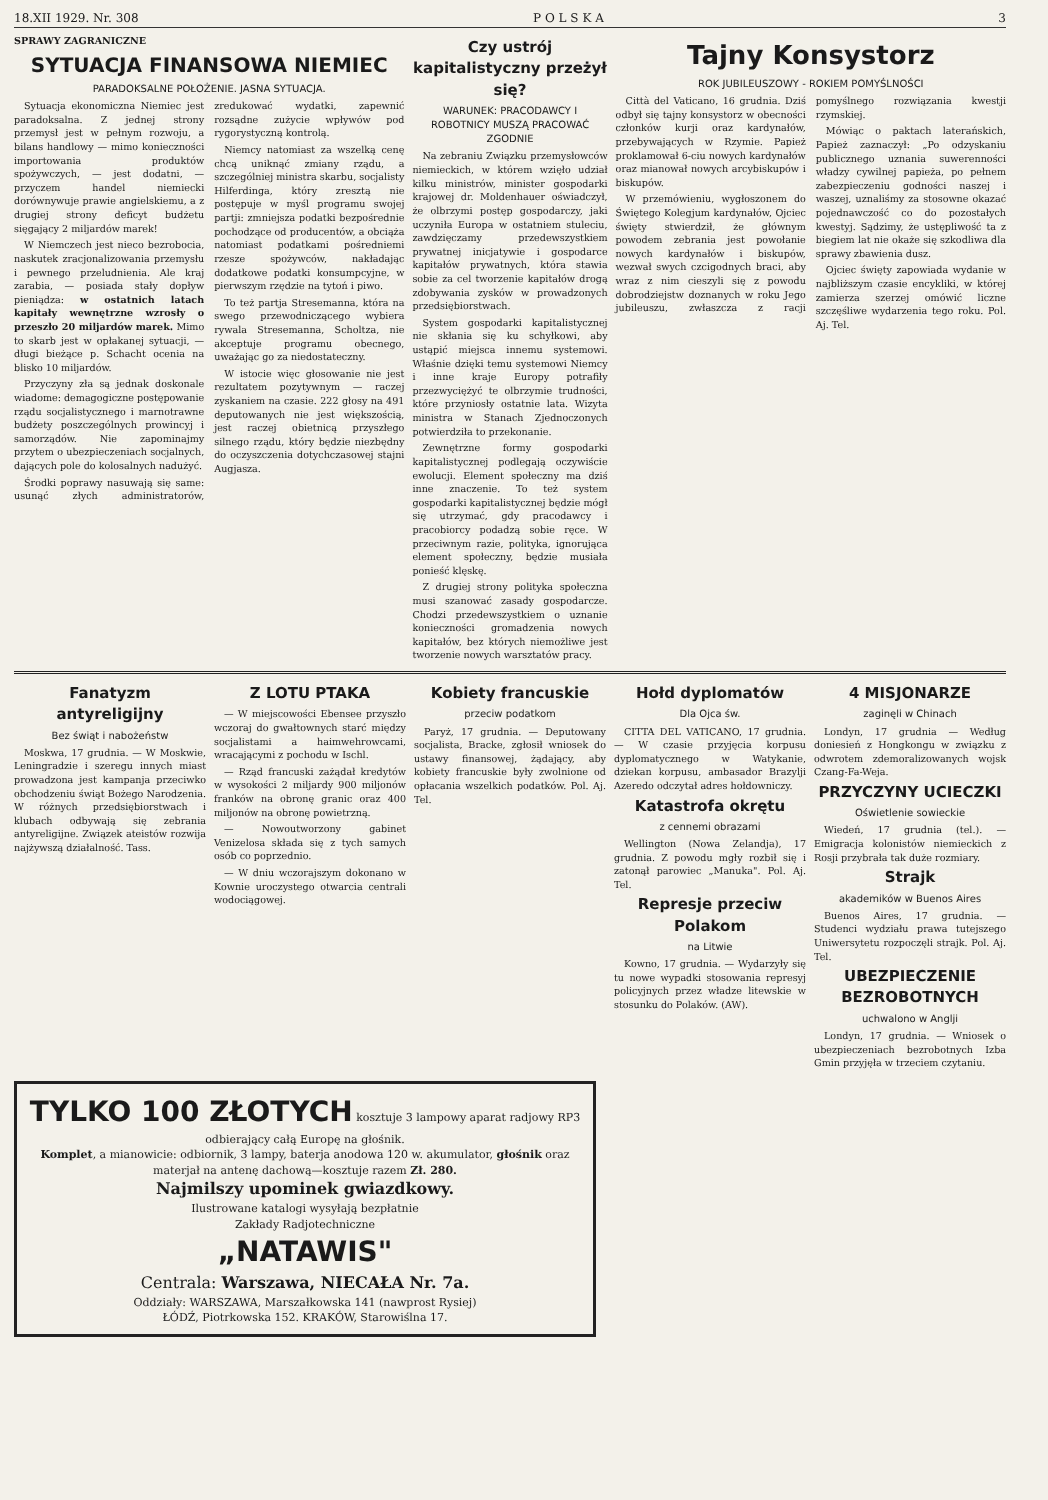18.XII 1929. Nr. 308 P O L S K A 3
SPRAWY ZAGRANICZNE
SYTUACJA FINANSOWA NIEMIEC
PARADOKSALNE POŁOŻENIE. JASNA SYTUACJA.
Sytuacja ekonomiczna Niemiec jest paradoksalna. Z jednej strony przemysł jest w pełnym rozwoju, a bilans handlowy — mimo konieczności importowania produktów spożywczych, — jest dodatni, — przyczem handel niemiecki dorównywuje prawie angielskiemu, a z drugiej strony deficyt budżetu sięgający 2 miljardów marek!
W Niemczech jest nieco bezrobocia, naskutek zracjonalizowania przemysłu i pewnego przeludnienia. Ale kraj zarabia, — posiada stały dopływ pieniądza: w ostatnich latach kapitały wewnętrzne wzrosły o przeszło 20 miljardów marek. Mimo to skarb jest w opłakanej sytuacji, — długi bieżące p. Schacht ocenia na blisko 10 miljardów.
Przyczyny zła są jednak doskonale wiadome: demagogiczne postępowanie rządu socjalistycznego i marnotrawne budżety poszczególnych prowincyj i samorządów. Nie zapominajmy przytem o ubezpieczeniach socjalnych, dających pole do kolosalnych nadużyć.
Środki poprawy nasuwają się same: usunąć złych administratorów, zredukować wydatki, zapewnić rozsądne zużycie wpływów pod rygorystyczną kontrolą.
Niemcy natomiast za wszelką cenę chcą uniknąć zmiany rządu, a szczególniej ministra skarbu, socjalisty Hilferdinga, który zresztą nie postępuje w myśl programu swojej partji: zmniejsza podatki bezpośrednie pochodzące od producentów, a obciąża natomiast podatkami pośredniemi rzesze spożywców, nakładając dodatkowe podatki konsumpcyjne, w pierwszym rzędzie na tytoń i piwo.
To też partja Stresemanna, która na swego przewodniczącego wybiera rywala Stresemanna, Scholtza, nie akceptuje programu obecnego, uważając go za niedostateczny.
W istocie więc głosowanie nie jest rezultatem pozytywnym — raczej zyskaniem na czasie. 222 głosy na 491 deputowanych nie jest większością, jest raczej obietnicą przyszłego silnego rządu, który będzie niezbędny do oczyszczenia dotychczasowej stajni Augjasza.
Czy ustrój kapitalistyczny przeżył się?
WARUNEK: PRACODAWCY I ROBOTNICY MUSZĄ PRACOWAĆ ZGODNIE
Na zebraniu Związku przemysłowców niemieckich, w którem wzięło udział kilku ministrów, minister gospodarki krajowej dr. Moldenhauer oświadczył, że olbrzymi postęp gospodarczy, jaki uczyniła Europa w ostatniem stuleciu, zawdzięczamy przedewszystkiem prywatnej inicjatywie i gospodarce kapitałów prywatnych, która stawia sobie za cel tworzenie kapitałów drogą zdobywania zysków w prowadzonych przedsiębiorstwach.
System gospodarki kapitalistycznej nie skłania się ku schyłkowi, aby ustąpić miejsca innemu systemowi. Właśnie dzięki temu systemowi Niemcy i inne kraje Europy potrafiły przezwyciężyć te olbrzymie trudności, które przyniosły ostatnie lata. Wizyta ministra w Stanach Zjednoczonych potwierdziła to przekonanie.
Zewnętrzne formy gospodarki kapitalistycznej podlegają oczywiście ewolucji. Element społeczny ma dziś inne znaczenie. To też system gospodarki kapitalistycznej będzie mógł się utrzymać, gdy pracodawcy i pracobiorcy podadzą sobie ręce. W przeciwnym razie, polityka, ignorująca element społeczny, będzie musiała ponieść klęskę.
Z drugiej strony polityka społeczna musi szanować zasady gospodarcze. Chodzi przedewszystkiem o uznanie konieczności gromadzenia nowych kapitałów, bez których niemożliwe jest tworzenie nowych warsztatów pracy.
Tajny Konsystorz
ROK JUBILEUSZOWY - ROKIEM POMYŚLNOŚCI
Città del Vaticano, 16 grudnia. Dziś odbył się tajny konsystorz w obecności członków kurji oraz kardynałów, przebywających w Rzymie. Papież proklamował 6-ciu nowych kardynałów oraz mianował nowych arcybiskupów i biskupów.
W przemówieniu, wygłoszonem do Świętego Kolegjum kardynałów, Ojciec święty stwierdził, że głównym powodem zebrania jest powołanie nowych kardynałów i biskupów, wezwał swych czcigodnych braci, aby wraz z nim cieszyli się z powodu dobrodziejstw doznanych w roku Jego jubileuszu, zwłaszcza z racji pomyślnego rozwiązania kwestji rzymskiej.
Mówiąc o paktach laterańskich, Papież zaznaczył: „Po odzyskaniu publicznego uznania suwerenności władzy cywilnej papieża, po pełnem zabezpieczeniu godności naszej i waszej, uznaliśmy za stosowne okazać pojednawczość co do pozostałych kwestyj. Sądzimy, że ustępliwość ta z biegiem lat nie okaże się szkodliwa dla sprawy zbawienia dusz.
Ojciec święty zapowiada wydanie w najbliższym czasie encykliki, w której zamierza szerzej omówić liczne szczęśliwe wydarzenia tego roku. Pol. Aj. Tel.
Fanatyzm antyreligijny
Bez świąt i nabożeństw
Moskwa, 17 grudnia. — W Moskwie, Leningradzie i szeregu innych miast prowadzona jest kampanja przeciwko obchodzeniu świąt Bożego Narodzenia. W różnych przedsiębiorstwach i klubach odbywają się zebrania antyreligijne. Związek ateistów rozwija najżywszą działalność. Tass.
Z LOTU PTAKA
— W miejscowości Ebensee przyszło wczoraj do gwałtownych starć między socjalistami a haimwehrowcami, wracającymi z pochodu w Ischl.
— Rząd francuski zażądał kredytów w wysokości 2 miljardy 900 miljonów franków na obronę granic oraz 400 miljonów na obronę powietrzną.
— Nowoutworzony gabinet Venizelosa składa się z tych samych osób co poprzednio.
— W dniu wczorajszym dokonano w Kownie uroczystego otwarcia centrali wodociągowej.
Kobiety francuskie
przeciw podatkom
Paryż, 17 grudnia. — Deputowany socjalista, Bracke, zgłosił wniosek do ustawy finansowej, żądający, aby kobiety francuskie były zwolnione od opłacania wszelkich podatków. Pol. Aj. Tel.
Hołd dyplomatów
Dla Ojca św.
CITTA DEL VATICANO, 17 grudnia. — W czasie przyjęcia korpusu dyplomatycznego w Watykanie, dziekan korpusu, ambasador Brazylji Azeredo odczytał adres hołdowniczy.
Katastrofa okrętu
z cennemi obrazami
Wellington (Nowa Zelandja), 17 grudnia. Z powodu mgły rozbił się i zatonął parowiec „Manuka". Pol. Aj. Tel.
Represje przeciw Polakom
na Litwie
Kowno, 17 grudnia. — Wydarzyły się tu nowe wypadki stosowania represyj policyjnych przez władze litewskie w stosunku do Polaków. (AW).
4 MISJONARZE
zaginęli w Chinach
Londyn, 17 grudnia — Według doniesień z Hongkongu w związku z odwrotem zdemoralizowanych wojsk Czang-Fa-Weja.
PRZYCZYNY UCIECZKI
Oświetlenie sowieckie
Wiedeń, 17 grudnia (tel.). — Emigracja kolonistów niemieckich z Rosji przybrała tak duże rozmiary.
Strajk
akademików w Buenos Aires
Buenos Aires, 17 grudnia. — Studenci wydziału prawa tutejszego Uniwersytetu rozpoczęli strajk. Pol. Aj. Tel.
UBEZPIECZENIE BEZROBOTNYCH
uchwalono w Anglji
Londyn, 17 grudnia. — Wniosek o ubezpieczeniach bezrobotnych Izba Gmin przyjęła w trzeciem czytaniu.
TYLKO 100 ZŁOTYCH kosztuje 3 lampowy aparat radjowy RP3 odbierający całą Europę na głośnik.
Komplet, a mianowicie: odbiornik, 3 lampy, baterja anodowa 120 w. akumulator, głośnik oraz materjał na antenę dachową—kosztuje razem Zł. 280.
Najmilszy upominek gwiazdkowy.
Ilustrowane katalogi wysyłają bezpłatnie
Zakłady Radjotechniczne
„NATAWIS"
Centrala: Warszawa, NIECAŁA Nr. 7a.
Oddziały: WARSZAWA, Marszałkowska 141 (nawprost Rysiej)
ŁÓDŹ, Piotrkowska 152. KRAKÓW, Starowiślna 17.